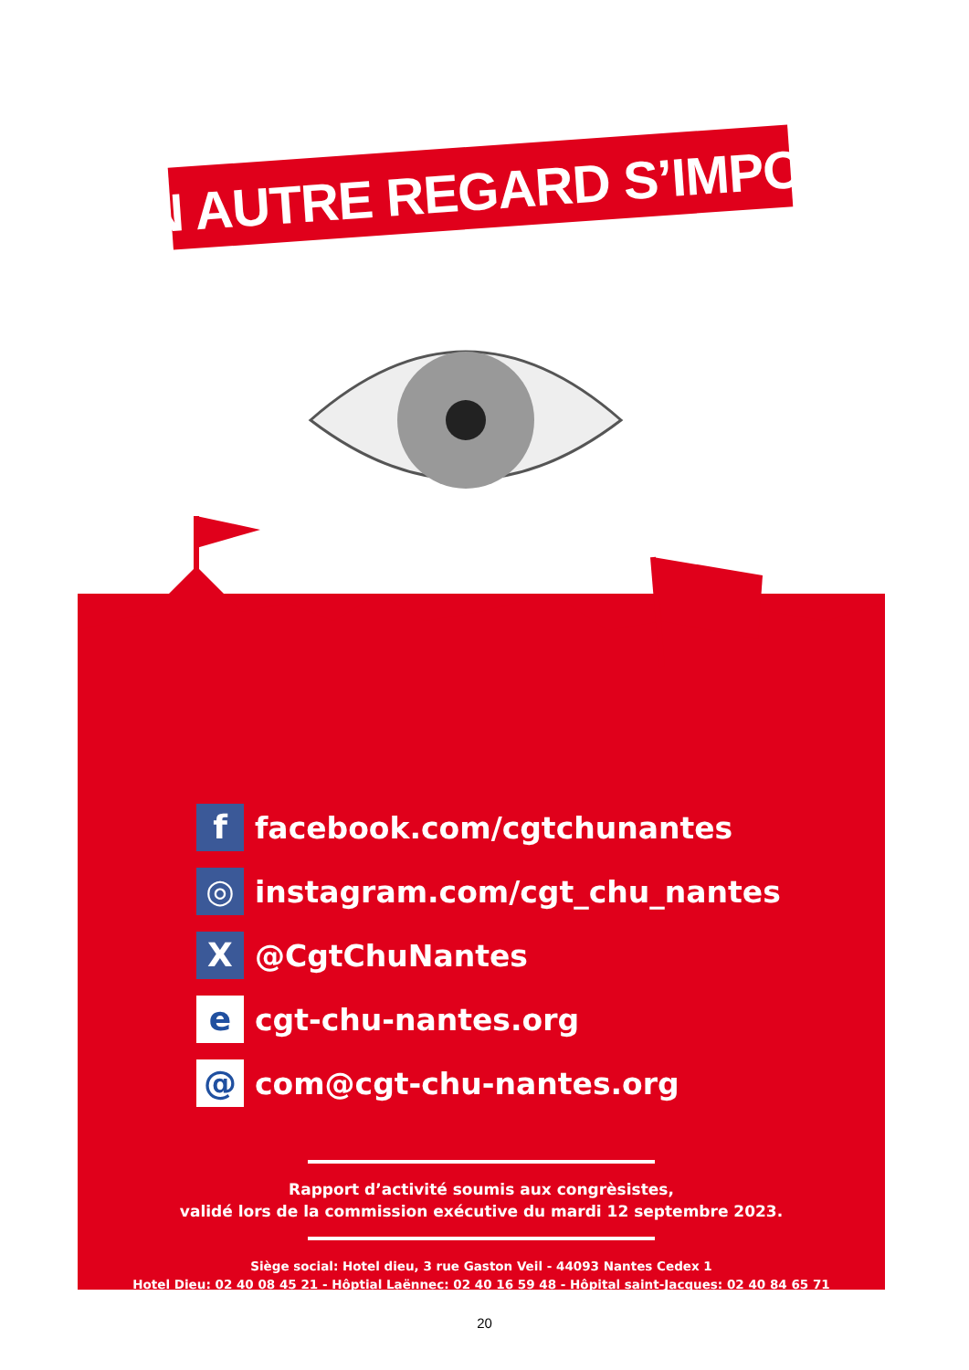UN AUTRE REGARD S’IMPOSE
f
facebook.com/cgtchunantes
◎
instagram.com/cgt_chu_nantes
X
@CgtChuNantes
e
cgt-chu-nantes.org
@
com@cgt-chu-nantes.org
Rapport d’activité soumis aux congrèsistes,
validé lors de la commission exécutive du mardi 12 septembre 2023.
Siège social: Hotel dieu, 3 rue Gaston Veil - 44093 Nantes Cedex 1
Hotel Dieu: 02 40 08 45 21 - Hôptial Laënnec: 02 40 16 59 48 - Hôpital saint-Jacques: 02 40 84 65 71
20